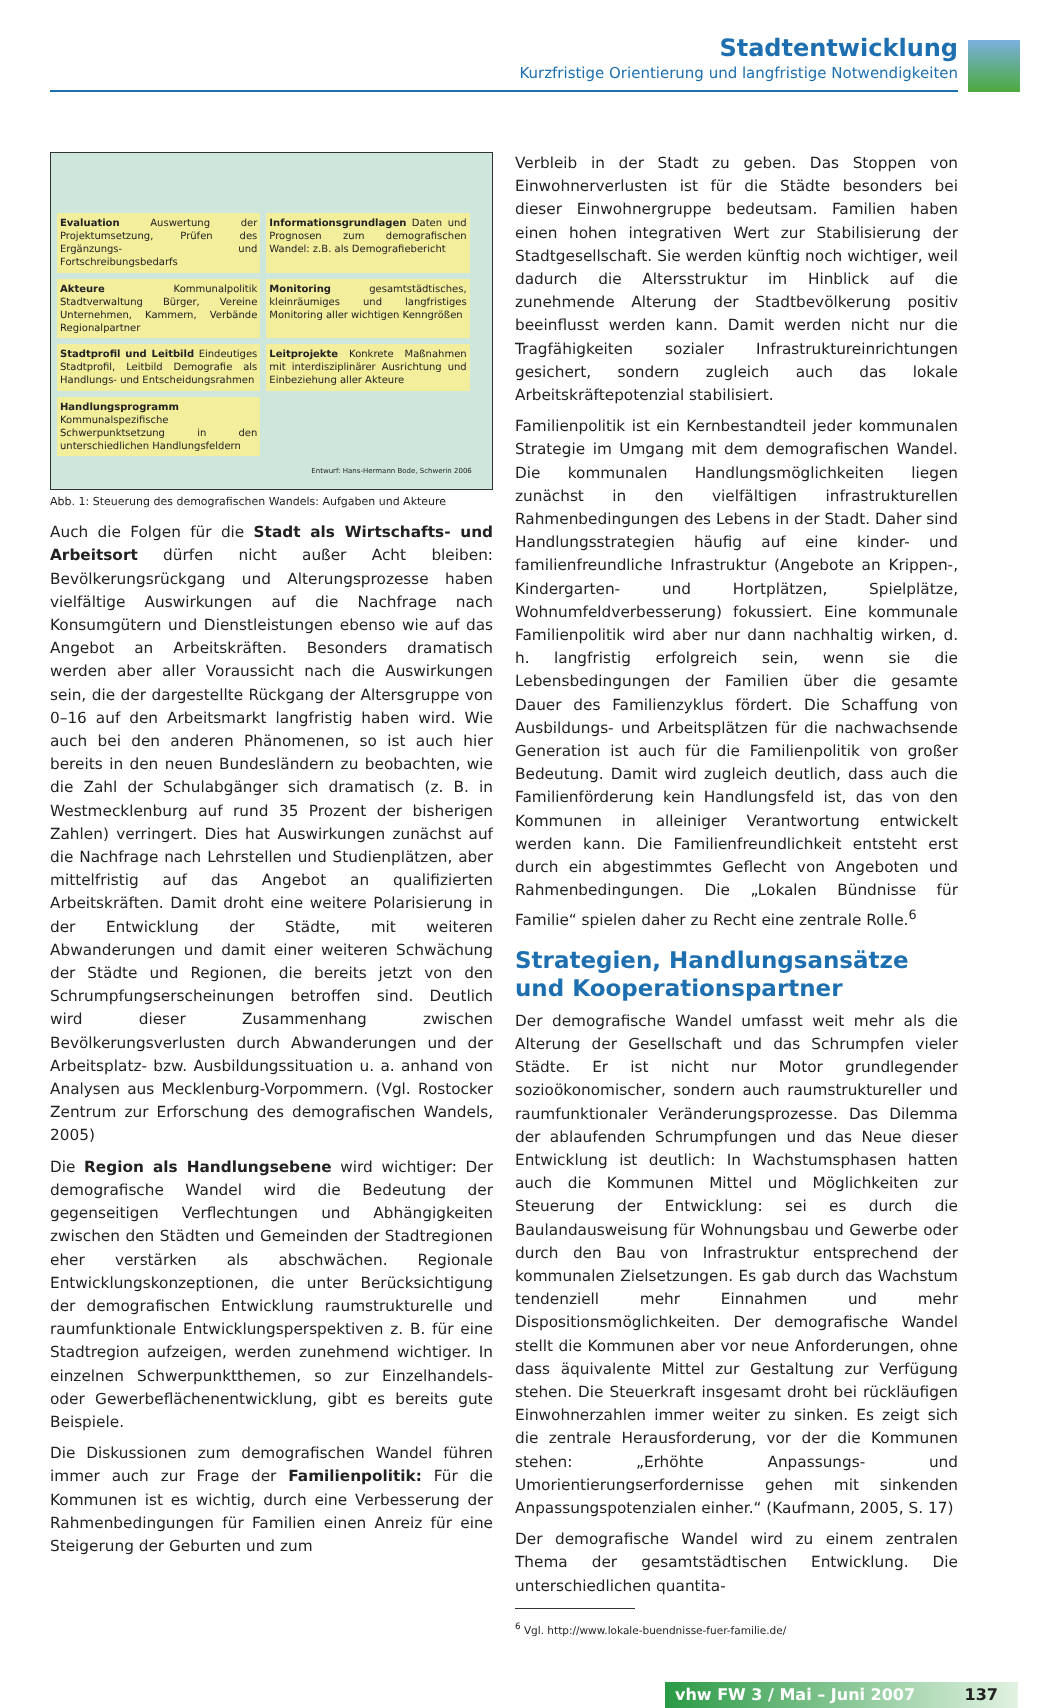Stadtentwicklung
Kurzfristige Orientierung und langfristige Notwendigkeiten
Evaluation Auswertung der Projektumsetzung, Prüfen des Ergänzungs- und Fortschreibungsbedarfs
Informationsgrundlagen Daten und Prognosen zum demografischen Wandel: z.B. als Demografiebericht
Akteure Kommunalpolitik Stadtverwaltung Bürger, Vereine Unternehmen, Kammern, Verbände Regionalpartner
Monitoring gesamtstädtisches, kleinräumiges und langfristiges Monitoring aller wichtigen Kenngrößen
Stadtprofil und Leitbild Eindeutiges Stadtprofil, Leitbild Demografie als Handlungs- und Entscheidungsrahmen
Leitprojekte Konkrete Maßnahmen mit interdisziplinärer Ausrichtung und Einbeziehung aller Akteure
Handlungsprogramm Kommunalspezifische Schwerpunktsetzung in den unterschiedlichen Handlungsfeldern
Entwurf: Hans-Hermann Bode, Schwerin 2006
Abb. 1: Steuerung des demografischen Wandels: Aufgaben und Akteure
Auch die Folgen für die Stadt als Wirtschafts- und Arbeitsort dürfen nicht außer Acht bleiben: Bevölkerungsrückgang und Alterungsprozesse haben vielfältige Auswirkungen auf die Nachfrage nach Konsumgütern und Dienstleistungen ebenso wie auf das Angebot an Arbeitskräften. Besonders dramatisch werden aber aller Voraussicht nach die Auswirkungen sein, die der dargestellte Rückgang der Altersgruppe von 0–16 auf den Arbeitsmarkt langfristig haben wird. Wie auch bei den anderen Phänomenen, so ist auch hier bereits in den neuen Bundesländern zu beobachten, wie die Zahl der Schulabgänger sich dramatisch (z. B. in Westmecklenburg auf rund 35 Prozent der bisherigen Zahlen) verringert. Dies hat Auswirkungen zunächst auf die Nachfrage nach Lehrstellen und Studienplätzen, aber mittelfristig auf das Angebot an qualifizierten Arbeitskräften. Damit droht eine weitere Polarisierung in der Entwicklung der Städte, mit weiteren Abwanderungen und damit einer weiteren Schwächung der Städte und Regionen, die bereits jetzt von den Schrumpfungserscheinungen betroffen sind. Deutlich wird dieser Zusammenhang zwischen Bevölkerungsverlusten durch Abwanderungen und der Arbeitsplatz- bzw. Ausbildungssituation u. a. anhand von Analysen aus Mecklenburg-Vorpommern. (Vgl. Rostocker Zentrum zur Erforschung des demografischen Wandels, 2005)
Die Region als Handlungsebene wird wichtiger: Der demografische Wandel wird die Bedeutung der gegenseitigen Verflechtungen und Abhängigkeiten zwischen den Städten und Gemeinden der Stadtregionen eher verstärken als abschwächen. Regionale Entwicklungskonzeptionen, die unter Berücksichtigung der demografischen Entwicklung raumstrukturelle und raumfunktionale Entwicklungsperspektiven z. B. für eine Stadtregion aufzeigen, werden zunehmend wichtiger. In einzelnen Schwerpunktthemen, so zur Einzelhandels- oder Gewerbeflächenentwicklung, gibt es bereits gute Beispiele.
Die Diskussionen zum demografischen Wandel führen immer auch zur Frage der Familienpolitik: Für die Kommunen ist es wichtig, durch eine Verbesserung der Rahmenbedingungen für Familien einen Anreiz für eine Steigerung der Geburten und zum
Verbleib in der Stadt zu geben. Das Stoppen von Einwohnerverlusten ist für die Städte besonders bei dieser Einwohnergruppe bedeutsam. Familien haben einen hohen integrativen Wert zur Stabilisierung der Stadtgesellschaft. Sie werden künftig noch wichtiger, weil dadurch die Altersstruktur im Hinblick auf die zunehmende Alterung der Stadtbevölkerung positiv beeinflusst werden kann. Damit werden nicht nur die Tragfähigkeiten sozialer Infrastruktureinrichtungen gesichert, sondern zugleich auch das lokale Arbeitskräftepotenzial stabilisiert.
Familienpolitik ist ein Kernbestandteil jeder kommunalen Strategie im Umgang mit dem demografischen Wandel. Die kommunalen Handlungsmöglichkeiten liegen zunächst in den vielfältigen infrastrukturellen Rahmenbedingungen des Lebens in der Stadt. Daher sind Handlungsstrategien häufig auf eine kinder- und familienfreundliche Infrastruktur (Angebote an Krippen-, Kindergarten- und Hortplätzen, Spielplätze, Wohnumfeldverbesserung) fokussiert. Eine kommunale Familienpolitik wird aber nur dann nachhaltig wirken, d. h. langfristig erfolgreich sein, wenn sie die Lebensbedingungen der Familien über die gesamte Dauer des Familienzyklus fördert. Die Schaffung von Ausbildungs- und Arbeitsplätzen für die nachwachsende Generation ist auch für die Familienpolitik von großer Bedeutung. Damit wird zugleich deutlich, dass auch die Familienförderung kein Handlungsfeld ist, das von den Kommunen in alleiniger Verantwortung entwickelt werden kann. Die Familienfreundlichkeit entsteht erst durch ein abgestimmtes Geflecht von Angeboten und Rahmenbedingungen. Die „Lokalen Bündnisse für Familie“ spielen daher zu Recht eine zentrale Rolle.<sup>6</sup>
Strategien, Handlungsansätze und Kooperationspartner
Der demografische Wandel umfasst weit mehr als die Alterung der Gesellschaft und das Schrumpfen vieler Städte. Er ist nicht nur Motor grundlegender sozioökonomischer, sondern auch raumstruktureller und raumfunktionaler Veränderungsprozesse. Das Dilemma der ablaufenden Schrumpfungen und das Neue dieser Entwicklung ist deutlich: In Wachstumsphasen hatten auch die Kommunen Mittel und Möglichkeiten zur Steuerung der Entwicklung: sei es durch die Baulandausweisung für Wohnungsbau und Gewerbe oder durch den Bau von Infrastruktur entsprechend der kommunalen Zielsetzungen. Es gab durch das Wachstum tendenziell mehr Einnahmen und mehr Dispositionsmöglichkeiten. Der demografische Wandel stellt die Kommunen aber vor neue Anforderungen, ohne dass äquivalente Mittel zur Gestaltung zur Verfügung stehen. Die Steuerkraft insgesamt droht bei rückläufigen Einwohnerzahlen immer weiter zu sinken. Es zeigt sich die zentrale Herausforderung, vor der die Kommunen stehen: „Erhöhte Anpassungs- und Umorientierungserfordernisse gehen mit sinkenden Anpassungspotenzialen einher.“ (Kaufmann, 2005, S. 17)
Der demografische Wandel wird zu einem zentralen Thema der gesamtstädtischen Entwicklung. Die unterschiedlichen quantita-
<sup>6</sup> Vgl. http://www.lokale-buendnisse-fuer-familie.de/
vhw FW 3 / Mai – Juni 2007 137